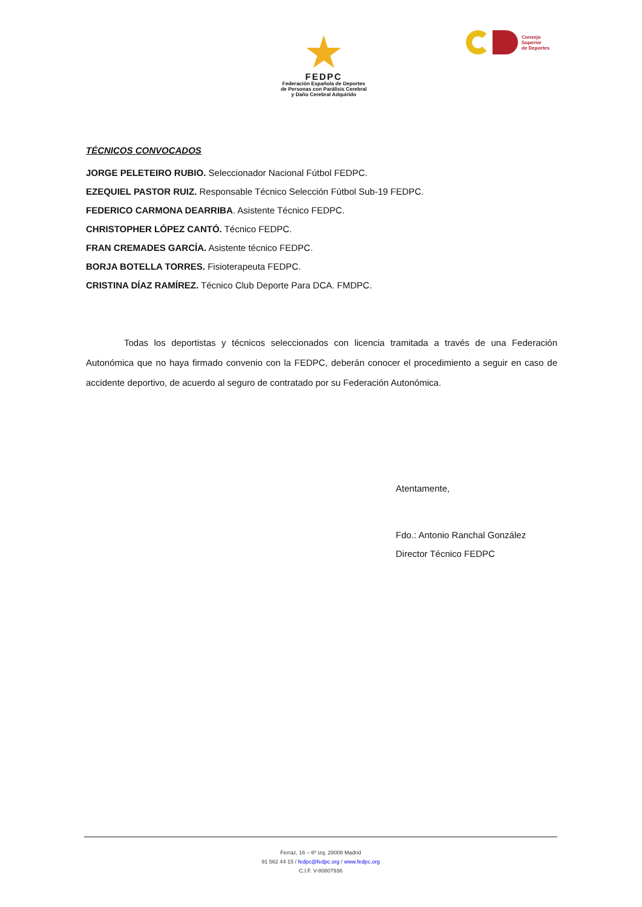FEDPC
Federación Española de Deportes
de Personas con Parálisis Cerebral
y Daño Cerebral Adquirido
Consejo
Superior
de Deportes
TÉCNICOS CONVOCADOS
JORGE PELETEIRO RUBIO. Seleccionador Nacional Fútbol FEDPC.
EZEQUIEL PASTOR RUIZ. Responsable Técnico Selección Fútbol Sub-19 FEDPC.
FEDERICO CARMONA DEARRIBA. Asistente Técnico FEDPC.
CHRISTOPHER LÓPEZ CANTÓ. Técnico FEDPC.
FRAN CREMADES GARCÍA. Asistente técnico FEDPC.
BORJA BOTELLA TORRES. Fisioterapeuta FEDPC.
CRISTINA DÍAZ RAMÍREZ. Técnico Club Deporte Para DCA. FMDPC.
Todas los deportistas y técnicos seleccionados con licencia tramitada a través de una Federación Autonómica que no haya firmado convenio con la FEDPC, deberán conocer el procedimiento a seguir en caso de accidente deportivo, de acuerdo al seguro de contratado por su Federación Autonómica.
Atentamente,
Fdo.: Antonio Ranchal González
Director Técnico FEDPC
Ferraz, 16 – 6º izq. 28008 Madrid
91 562 44 15 / fedpc@fedpc.org / www.fedpc.org
C.I.F. V-80807936